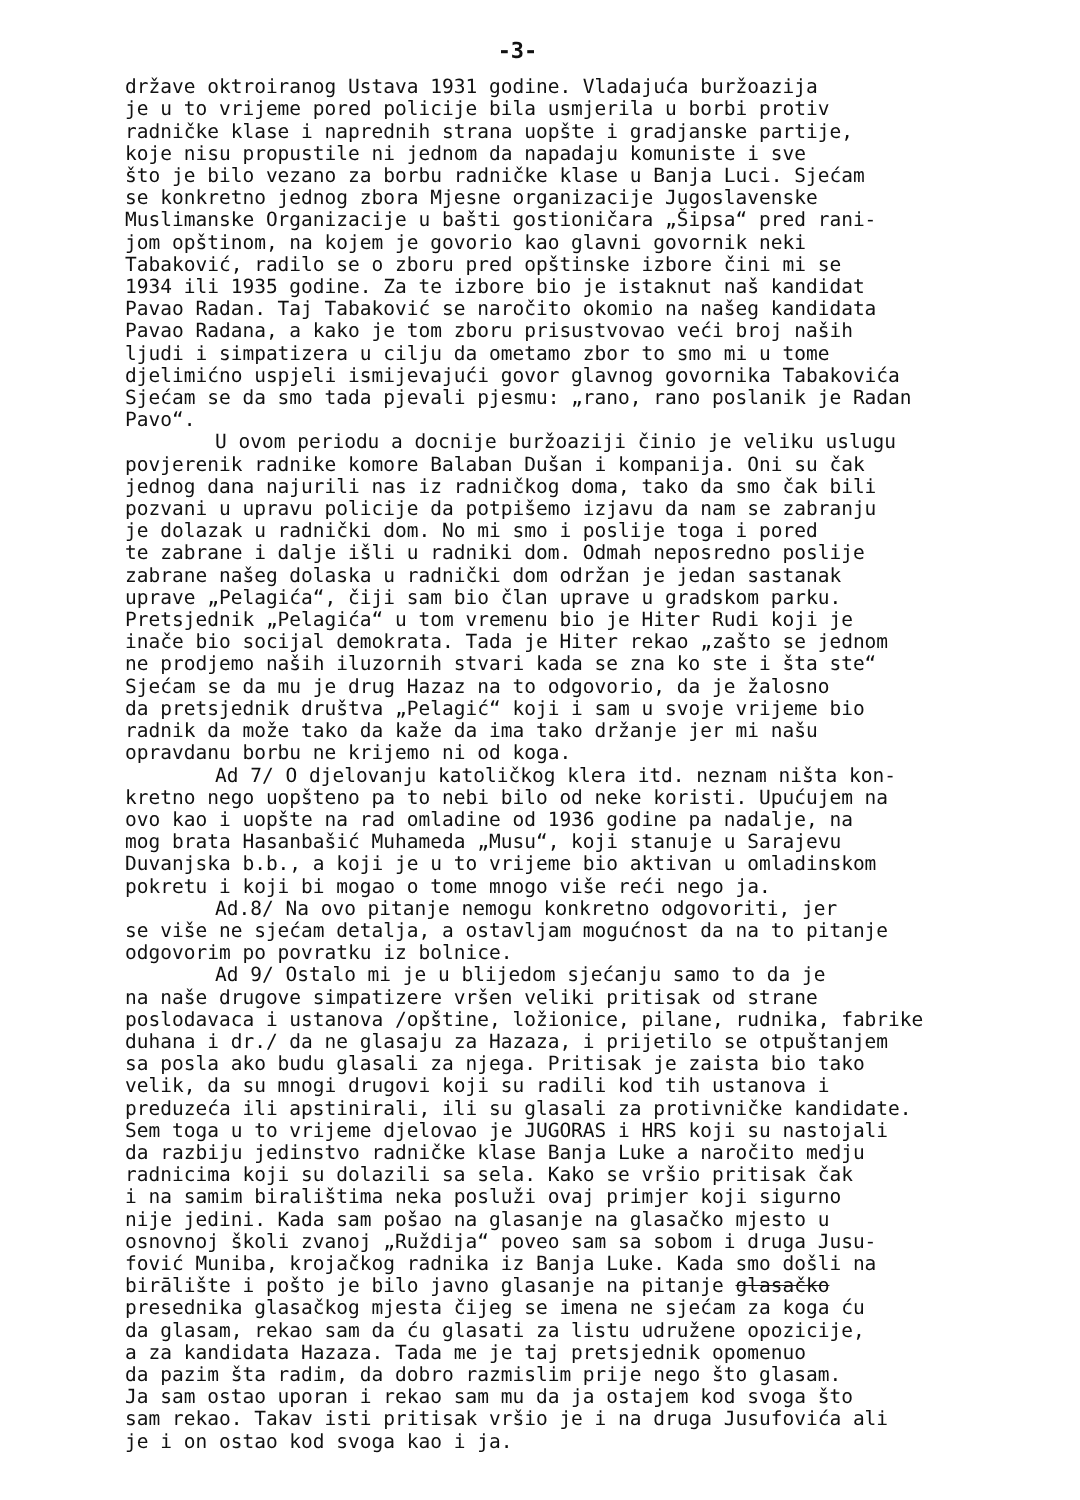-3-
države oktroiranog Ustava 1931 godine. Vladajuća buržoazija
je u to vrijeme pored policije bila usmjerila u borbi protiv
radničke klase i naprednih strana uopšte i gradjanske partije,
koje nisu propustile ni jednom da napadaju komuniste i sve
što je bilo vezano za borbu radničke klase u Banja Luci. Sjećam
se konkretno jednog zbora Mjesne organizacije Jugoslavenske
Muslimanske Organizacije u bašti gostioničara „Šipsa“ pred rani-
jom opštinom, na kojem je govorio kao glavni govornik neki
Tabaković, radilo se o zboru pred opštinske izbore čini mi se
1934 ili 1935 godine. Za te izbore bio je istaknut naš kandidat
Pavao Radan. Taj Tabaković se naročito okomio na našeg kandidata
Pavao Radana, a kako je tom zboru prisustvovao veći broj naših
ljudi i simpatizera u cilju da ometamo zbor to smo mi u tome
djelimićno uspjeli ismijevajući govor glavnog govornika Tabakovića
Sjećam se da smo tada pjevali pjesmu: „rano, rano poslanik je Radan
Pavo“.
U ovom periodu a docnije buržoaziji činio je veliku uslugu
povjerenik radnike komore Balaban Dušan i kompanija. Oni su čak
jednog dana najurili nas iz radničkog doma, tako da smo čak bili
pozvani u upravu policije da potpišemo izjavu da nam se zabranju
je dolazak u radnički dom. No mi smo i poslije toga i pored
te zabrane i dalje išli u radniki dom. Odmah neposredno poslije
zabrane našeg dolaska u radnički dom održan je jedan sastanak
uprave „Pelagića“, čiji sam bio član uprave u gradskom parku.
Pretsjednik „Pelagića“ u tom vremenu bio je Hiter Rudi koji je
inače bio socijal demokrata. Tada je Hiter rekao „zašto se jednom
ne prodjemo naših iluzornih stvari kada se zna ko ste i šta ste“
Sjećam se da mu je drug Hazaz na to odgovorio, da je žalosno
da pretsjednik društva „Pelagić“ koji i sam u svoje vrijeme bio
radnik da može tako da kaže da ima tako držanje jer mi našu
opravdanu borbu ne krijemo ni od koga.
Ad 7/ O djelovanju katoličkog klera itd. neznam ništa kon-
kretno nego uopšteno pa to nebi bilo od neke koristi. Upućujem na
ovo kao i uopšte na rad omladine od 1936 godine pa nadalje, na
mog brata Hasanbašić Muhameda „Musu“, koji stanuje u Sarajevu
Duvanjska b.b., a koji je u to vrijeme bio aktivan u omladinskom
pokretu i koji bi mogao o tome mnogo više reći nego ja.
Ad.8/ Na ovo pitanje nemogu konkretno odgovoriti, jer
se više ne sjećam detalja, a ostavljam mogućnost da na to pitanje
odgovorim po povratku iz bolnice.
Ad 9/ Ostalo mi je u blijedom sjećanju samo to da je
na naše drugove simpatizere vršen veliki pritisak od strane
poslodavaca i ustanova /opštine, ložionice, pilane, rudnika, fabrike
duhana i dr./ da ne glasaju za Hazaza, i prijetilo se otpuštanjem
sa posla ako budu glasali za njega. Pritisak je zaista bio tako
velik, da su mnogi drugovi koji su radili kod tih ustanova i
preduzeća ili apstinirali, ili su glasali za protivničke kandidate.
Sem toga u to vrijeme djelovao je JUGORAS i HRS koji su nastojali
da razbiju jedinstvo radničke klase Banja Luke a naročito medju
radnicima koji su dolazili sa sela. Kako se vršio pritisak čak
i na samim biralištima neka posluži ovaj primjer koji sigurno
nije jedini. Kada sam pošao na glasanje na glasačko mjesto u
osnovnoj školi zvanoj „Ruždija“ poveo sam sa sobom i druga Jusu-
fović Muniba, krojačkog radnika iz Banja Luke. Kada smo došli na
birālište i pošto je bilo javno glasanje na pitanje glasačko
presednika glasačkog mjesta čijeg se imena ne sjećam za koga ću
da glasam, rekao sam da ću glasati za listu udružene opozicije,
a za kandidata Hazaza. Tada me je taj pretsjednik opomenuo
da pazim šta radim, da dobro razmislim prije nego što glasam.
Ja sam ostao uporan i rekao sam mu da ja ostajem kod svoga što
sam rekao. Takav isti pritisak vršio je i na druga Jusufovića ali
je i on ostao kod svoga kao i ja.